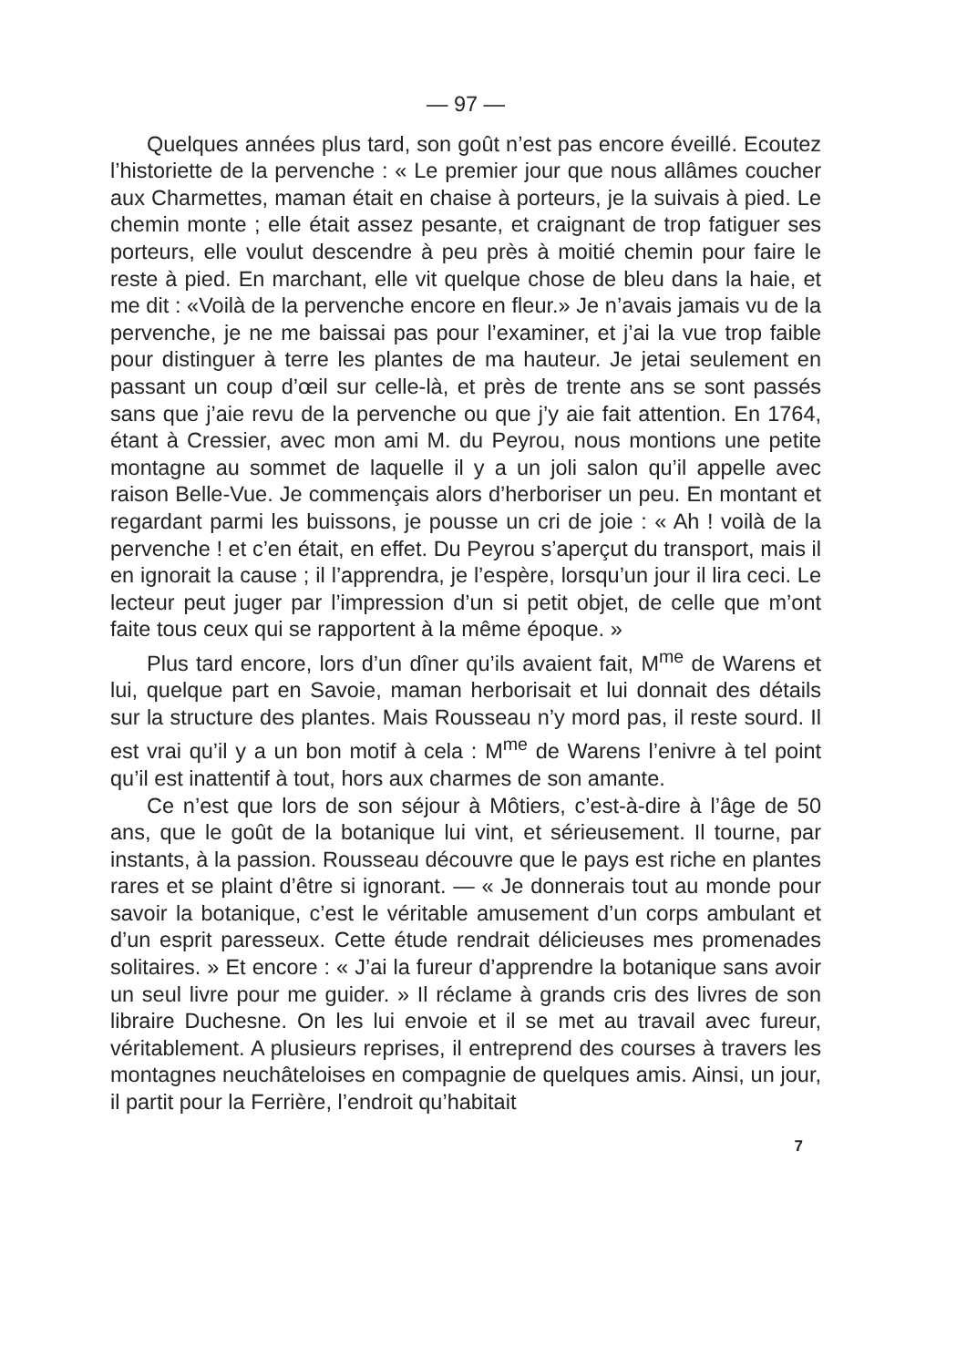— 97 —
Quelques années plus tard, son goût n’est pas encore éveillé. Ecoutez l’historiette de la pervenche : « Le premier jour que nous allâmes coucher aux Charmettes, maman était en chaise à porteurs, je la suivais à pied. Le chemin monte ; elle était assez pesante, et craignant de trop fatiguer ses porteurs, elle voulut descendre à peu près à moitié chemin pour faire le reste à pied. En marchant, elle vit quelque chose de bleu dans la haie, et me dit : «Voilà de la pervenche encore en fleur.» Je n’avais jamais vu de la pervenche, je ne me baissai pas pour l’examiner, et j’ai la vue trop faible pour distinguer à terre les plantes de ma hauteur. Je jetai seulement en passant un coup d’œil sur celle-là, et près de trente ans se sont passés sans que j’aie revu de la pervenche ou que j’y aie fait attention. En 1764, étant à Cressier, avec mon ami M. du Peyrou, nous montions une petite montagne au sommet de laquelle il y a un joli salon qu’il appelle avec raison Belle-Vue. Je commençais alors d’herboriser un peu. En montant et regardant parmi les buissons, je pousse un cri de joie : « Ah ! voilà de la pervenche ! et c’en était, en effet. Du Peyrou s’aperçut du transport, mais il en ignorait la cause ; il l’apprendra, je l’espère, lorsqu’un jour il lira ceci. Le lecteur peut juger par l’impression d’un si petit objet, de celle que m’ont faite tous ceux qui se rapportent à la même époque. »
Plus tard encore, lors d’un dîner qu’ils avaient fait, M<sup>me</sup> de Warens et lui, quelque part en Savoie, maman herborisait et lui donnait des détails sur la structure des plantes. Mais Rousseau n’y mord pas, il reste sourd. Il est vrai qu’il y a un bon motif à cela : M<sup>me</sup> de Warens l’enivre à tel point qu’il est inattentif à tout, hors aux charmes de son amante.
Ce n’est que lors de son séjour à Môtiers, c’est-à-dire à l’âge de 50 ans, que le goût de la botanique lui vint, et sérieusement. Il tourne, par instants, à la passion. Rousseau découvre que le pays est riche en plantes rares et se plaint d’être si ignorant. — « Je donnerais tout au monde pour savoir la botanique, c’est le véritable amusement d’un corps ambulant et d’un esprit paresseux. Cette étude rendrait délicieuses mes promenades solitaires. » Et encore : « J’ai la fureur d’apprendre la botanique sans avoir un seul livre pour me guider. » Il réclame à grands cris des livres de son libraire Duchesne. On les lui envoie et il se met au travail avec fureur, véritablement. A plusieurs reprises, il entreprend des courses à travers les montagnes neuchâteloises en compagnie de quelques amis. Ainsi, un jour, il partit pour la Ferrière, l’endroit qu’habitait
7